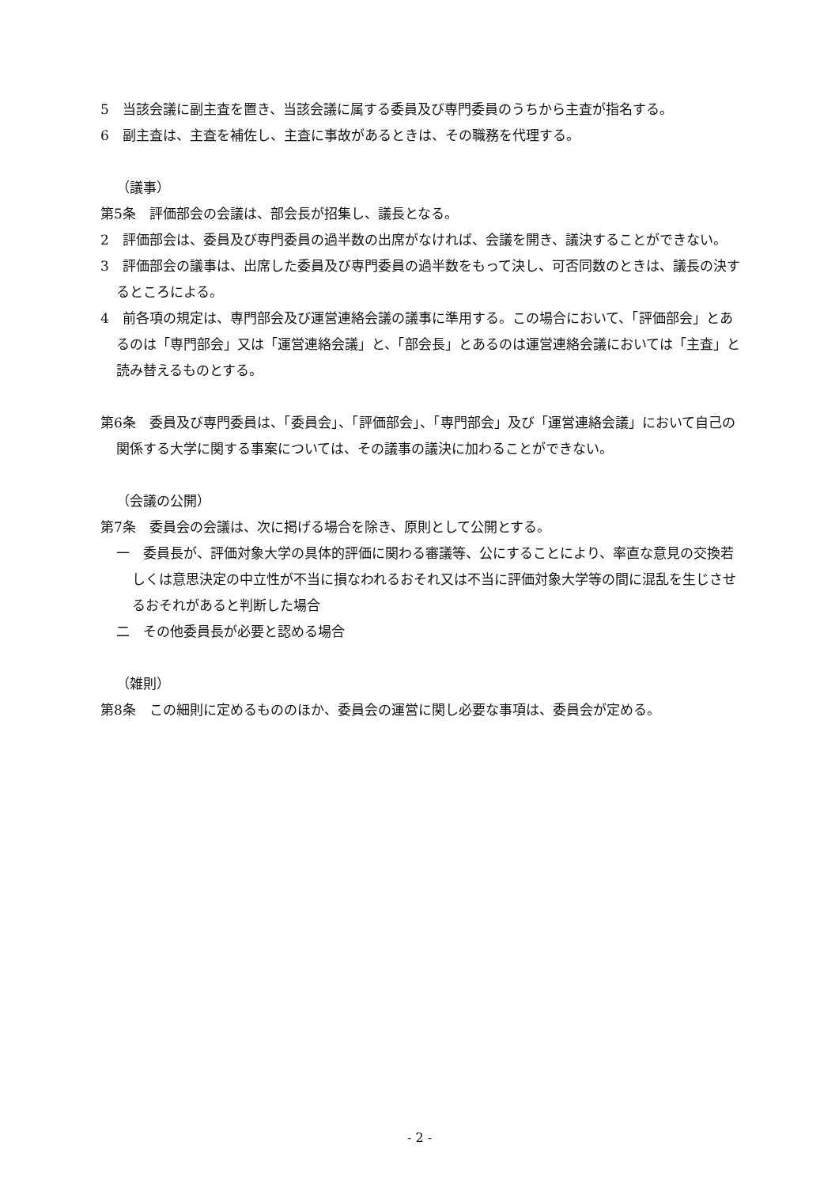5　当該会議に副主査を置き、当該会議に属する委員及び専門委員のうちから主査が指名する。
6　副主査は、主査を補佐し、主査に事故があるときは、その職務を代理する。
（議事）
第5条　評価部会の会議は、部会長が招集し、議長となる。
2　評価部会は、委員及び専門委員の過半数の出席がなければ、会議を開き、議決することができない。
3　評価部会の議事は、出席した委員及び専門委員の過半数をもって決し、可否同数のときは、議長の決するところによる。
4　前各項の規定は、専門部会及び運営連絡会議の議事に準用する。この場合において、「評価部会」とあるのは「専門部会」又は「運営連絡会議」と、「部会長」とあるのは運営連絡会議においては「主査」と読み替えるものとする。
第6条　委員及び専門委員は、「委員会」、「評価部会」、「専門部会」及び「運営連絡会議」において自己の関係する大学に関する事案については、その議事の議決に加わることができない。
（会議の公開）
第7条　委員会の会議は、次に掲げる場合を除き、原則として公開とする。
一　委員長が、評価対象大学の具体的評価に関わる審議等、公にすることにより、率直な意見の交換若しくは意思決定の中立性が不当に損なわれるおそれ又は不当に評価対象大学等の間に混乱を生じさせるおそれがあると判断した場合
二　その他委員長が必要と認める場合
（雑則）
第8条　この細則に定めるもののほか、委員会の運営に関し必要な事項は、委員会が定める。
- 2 -